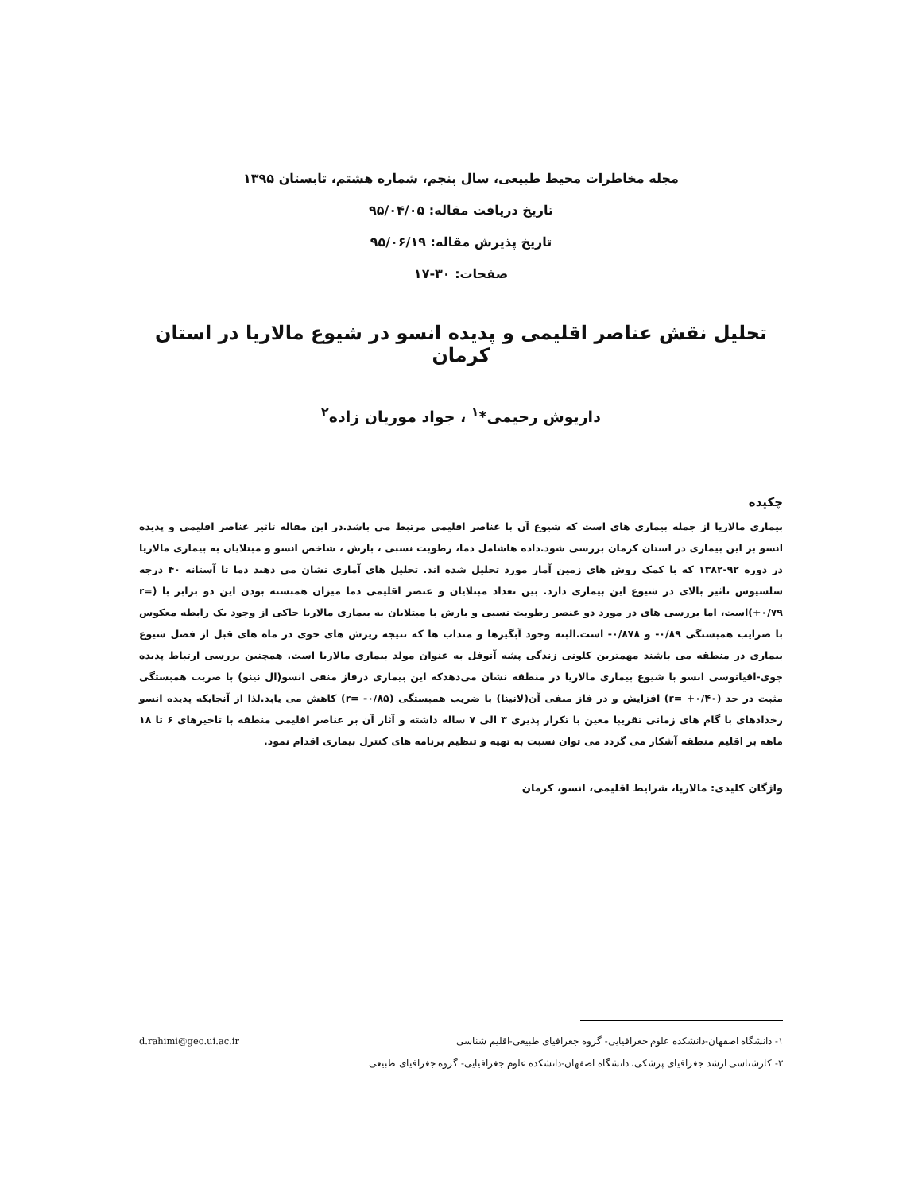مجله مخاطرات محیط طبیعی، سال پنجم، شماره هشتم، تابستان ۱۳۹۵
تاریخ دریافت مقاله: ۹۵/۰۴/۰۵
تاریخ پذیرش مقاله: ۹۵/۰۶/۱۹
صفحات: ۳۰-۱۷
تحلیل نقش عناصر اقلیمی و پدیده انسو در شیوع مالاریا در استان کرمان
داریوش رحیمی*<sup>۱</sup> ، جواد موریان زاده<sup>۲</sup>
چکیده
بیماری مالاریا از جمله بیماری های است که شیوع آن با عناصر اقلیمی مرتبط می باشد.در این مقاله تاثیر عناصر اقلیمی و پدیده انسو بر این بیماری در استان کرمان بررسی شود.داده هاشامل دما، رطوبت نسبی ، بارش ، شاخص انسو و مبتلایان به بیماری مالاریا در دوره ۹۲-۱۳۸۲ که با کمک روش های زمین آمار مورد تحلیل شده اند. تحلیل های آماری نشان می دهند دما تا آستانه ۴۰ درجه سلسیوس تاثیر بالای در شیوع این بیماری دارد. بین تعداد مبتلایان و عنصر اقلیمی دما میزان همبسته بودن این دو برابر با (r= +۰/۷۹)است، اما بررسی های در مورد دو عنصر رطوبت نسبی و بارش با مبتلایان به بیماری مالاریا حاکی از وجود یک رابطه معکوس با ضرایب همبستگی ۰/۸۹- و ۰/۸۷۸- است.البته وجود آبگیرها و منداب ها که نتیجه ریزش های جوی در ماه های قبل از فصل شیوع بیماری در منطقه می باشند مهمترین کلونی زندگی پشه آنوفل به عنوان مولد بیماری مالاریا است. همچنین بررسی ارتباط پدیده جوی-اقیانوسی انسو با شیوع بیماری مالاریا در منطقه نشان می‌دهدکه این بیماری درفاز منفی انسو(ال نینو) با ضریب همبستگی مثبت در حد (r= +۰/۴۰) افزایش و در فاز منفی آن(لانینا) با ضریب همبستگی (r= -۰/۸۵) کاهش می یابد.لذا از آنجایکه پدیده انسو رخدادهای با گام های زمانی تقریبا معین با تکرار پذیری ۳ الی ۷ ساله داشته و آثار آن بر عناصر اقلیمی منطقه با تاخیرهای ۶ تا ۱۸ ماهه بر اقلیم منطقه آشکار می گردد می توان نسبت به تهیه و تنظیم برنامه های کنترل بیماری اقدام نمود.
واژگان کلیدی: مالاریا، شرایط اقلیمی، انسو، کرمان
۱- دانشگاه اصفهان-دانشکده علوم جغرافیایی- گروه جغرافیای طبیعی-اقلیم شناسی d.rahimi@geo.ui.ac.ir
۲- کارشناسی ارشد جغرافیای پزشکی، دانشگاه اصفهان-دانشکده علوم جغرافیایی- گروه جغرافیای طبیعی